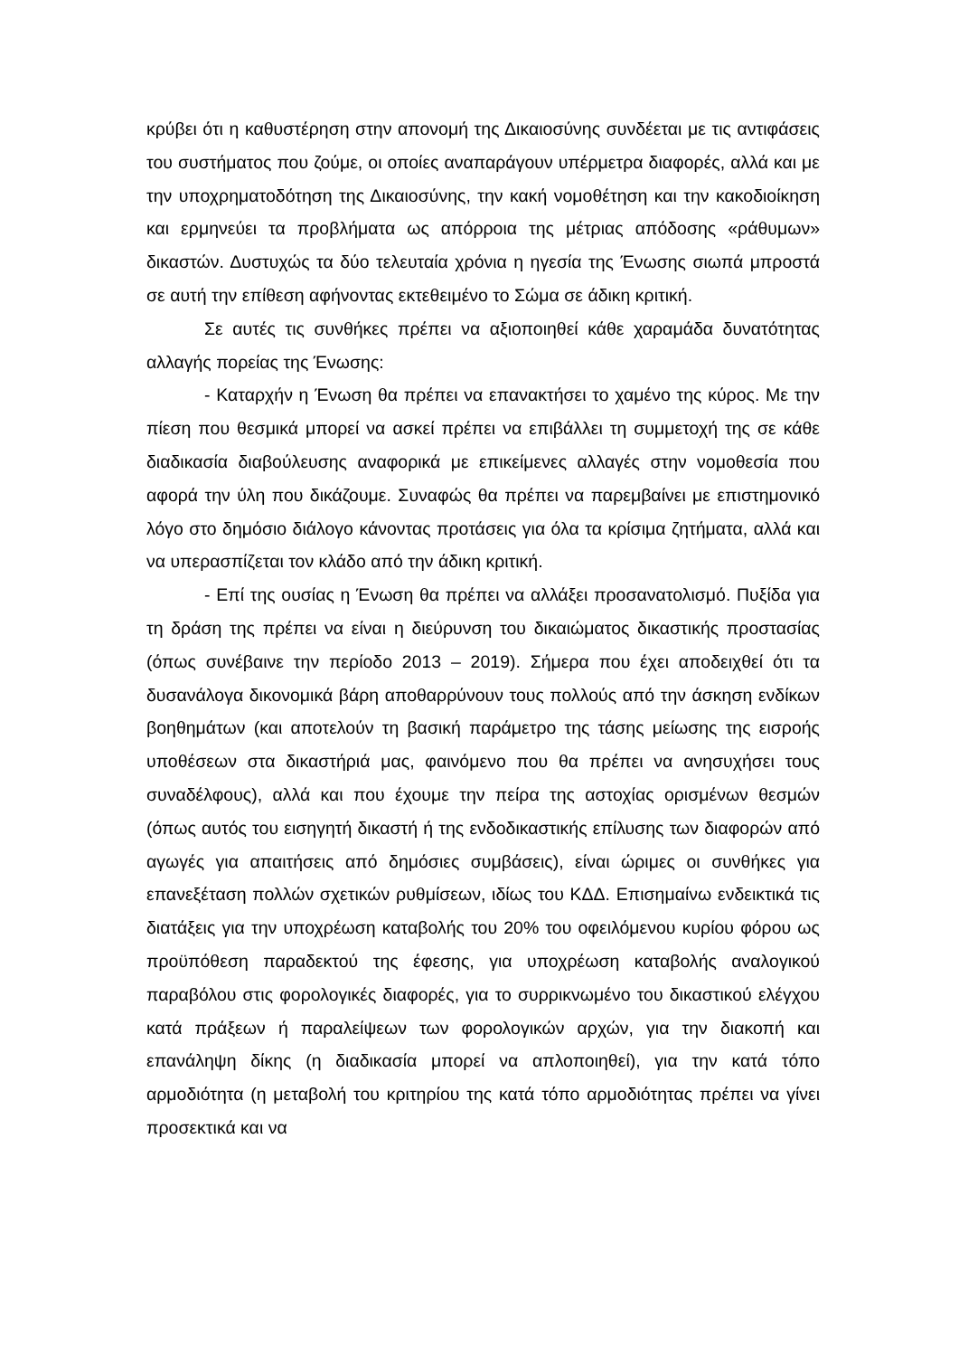κρύβει ότι η καθυστέρηση στην απονομή της Δικαιοσύνης συνδέεται με τις αντιφάσεις του συστήματος που ζούμε, οι οποίες αναπαράγουν υπέρμετρα διαφορές, αλλά και με την υποχρηματοδότηση της Δικαιοσύνης, την κακή νομοθέτηση και την κακοδιοίκηση και ερμηνεύει τα προβλήματα ως απόρροια της μέτριας απόδοσης «ράθυμων» δικαστών. Δυστυχώς τα δύο τελευταία χρόνια η ηγεσία της Ένωσης σιωπά μπροστά σε αυτή την επίθεση αφήνοντας εκτεθειμένο το Σώμα σε άδικη κριτική.
Σε αυτές τις συνθήκες πρέπει να αξιοποιηθεί κάθε χαραμάδα δυνατότητας αλλαγής πορείας της Ένωσης:
- Καταρχήν η Ένωση θα πρέπει να επανακτήσει το χαμένο της κύρος. Με την πίεση που θεσμικά μπορεί να ασκεί πρέπει να επιβάλλει τη συμμετοχή της σε κάθε διαδικασία διαβούλευσης αναφορικά με επικείμενες αλλαγές στην νομοθεσία που αφορά την ύλη που δικάζουμε. Συναφώς θα πρέπει να παρεμβαίνει με επιστημονικό λόγο στο δημόσιο διάλογο κάνοντας προτάσεις για όλα τα κρίσιμα ζητήματα, αλλά και να υπερασπίζεται τον κλάδο από την άδικη κριτική.
- Επί της ουσίας η Ένωση θα πρέπει να αλλάξει προσανατολισμό. Πυξίδα για τη δράση της πρέπει να είναι η διεύρυνση του δικαιώματος δικαστικής προστασίας (όπως συνέβαινε την περίοδο 2013 – 2019). Σήμερα που έχει αποδειχθεί ότι τα δυσανάλογα δικονομικά βάρη αποθαρρύνουν τους πολλούς από την άσκηση ενδίκων βοηθημάτων (και αποτελούν τη βασική παράμετρο της τάσης μείωσης της εισροής υποθέσεων στα δικαστήριά μας, φαινόμενο που θα πρέπει να ανησυχήσει τους συναδέλφους), αλλά και που έχουμε την πείρα της αστοχίας ορισμένων θεσμών (όπως αυτός του εισηγητή δικαστή ή της ενδοδικαστικής επίλυσης των διαφορών από αγωγές για απαιτήσεις από δημόσιες συμβάσεις), είναι ώριμες οι συνθήκες για επανεξέταση πολλών σχετικών ρυθμίσεων, ιδίως του ΚΔΔ. Επισημαίνω ενδεικτικά τις διατάξεις για την υποχρέωση καταβολής του 20% του οφειλόμενου κυρίου φόρου ως προϋπόθεση παραδεκτού της έφεσης, για υποχρέωση καταβολής αναλογικού παραβόλου στις φορολογικές διαφορές, για το συρρικνωμένο του δικαστικού ελέγχου κατά πράξεων ή παραλείψεων των φορολογικών αρχών, για την διακοπή και επανάληψη δίκης (η διαδικασία μπορεί να απλοποιηθεί), για την κατά τόπο αρμοδιότητα (η μεταβολή του κριτηρίου της κατά τόπο αρμοδιότητας πρέπει να γίνει προσεκτικά και να